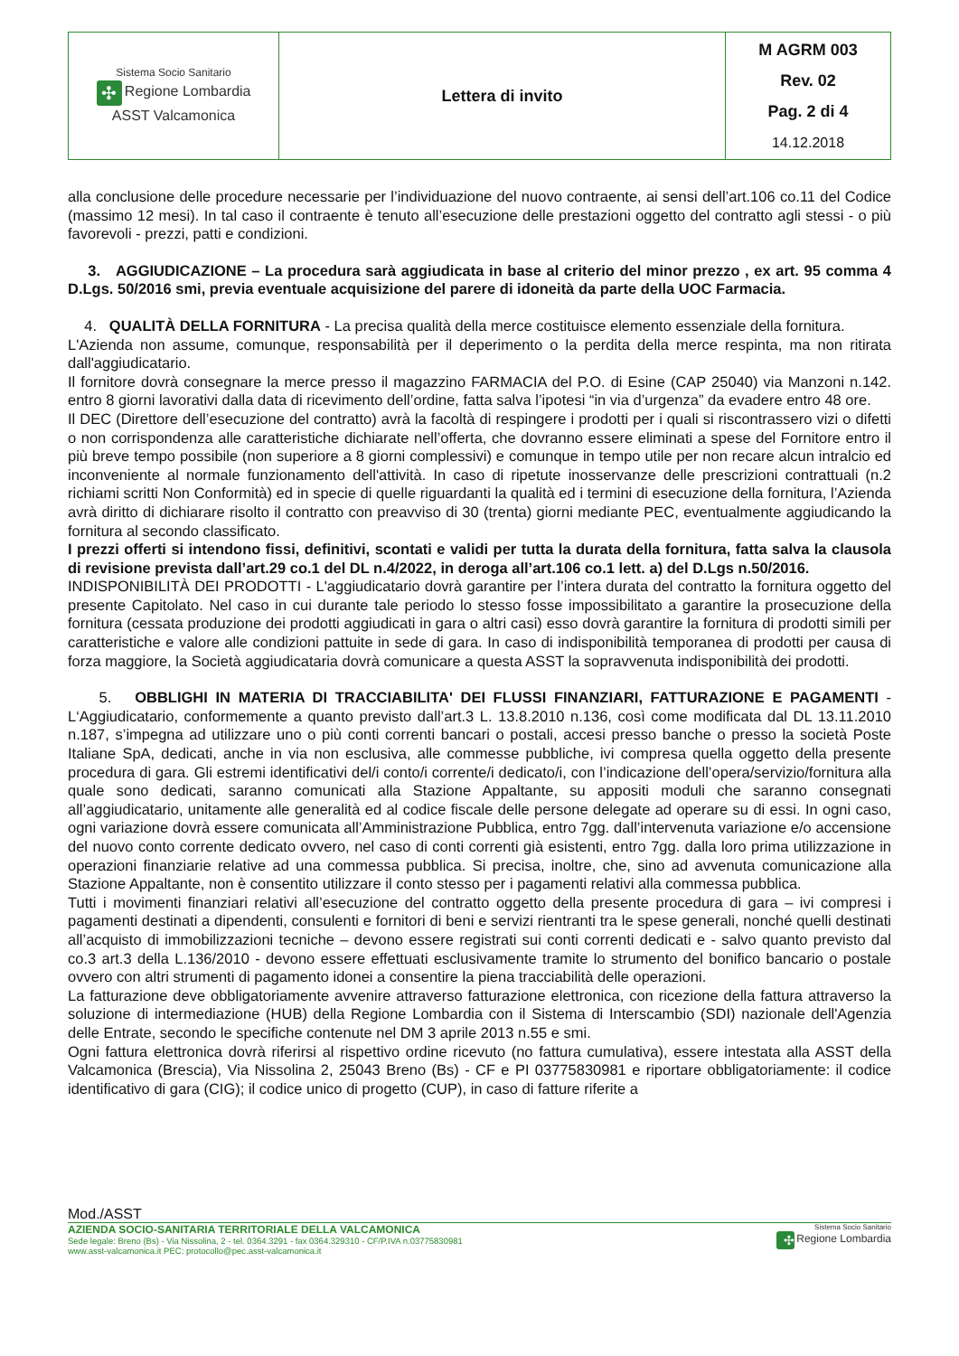| Sistema Socio Sanitario ✣ Regione Lombardia ASST Valcamonica | Lettera di invito | M AGRM 003 Rev. 02 Pag. 2 di 4 14.12.2018 |
alla conclusione delle procedure necessarie per l’individuazione del nuovo contraente, ai sensi dell’art.106 co.11 del Codice (massimo 12 mesi). In tal caso il contraente è tenuto all’esecuzione delle prestazioni oggetto del contratto agli stessi - o più favorevoli - prezzi, patti e condizioni.
3. AGGIUDICAZIONE – La procedura sarà aggiudicata in base al criterio del minor prezzo , ex art. 95 comma 4 D.Lgs. 50/2016 smi, previa eventuale acquisizione del parere di idoneità da parte della UOC Farmacia.
4. QUALITÀ DELLA FORNITURA - La precisa qualità della merce costituisce elemento essenziale della fornitura.
L'Azienda non assume, comunque, responsabilità per il deperimento o la perdita della merce respinta, ma non ritirata dall'aggiudicatario.
Il fornitore dovrà consegnare la merce presso il magazzino FARMACIA del P.O. di Esine (CAP 25040) via Manzoni n.142. entro 8 giorni lavorativi dalla data di ricevimento dell’ordine, fatta salva l’ipotesi “in via d’urgenza” da evadere entro 48 ore.
Il DEC (Direttore dell’esecuzione del contratto) avrà la facoltà di respingere i prodotti per i quali si riscontrassero vizi o difetti o non corrispondenza alle caratteristiche dichiarate nell’offerta, che dovranno essere eliminati a spese del Fornitore entro il più breve tempo possibile (non superiore a 8 giorni complessivi) e comunque in tempo utile per non recare alcun intralcio ed inconveniente al normale funzionamento dell'attività. In caso di ripetute inosservanze delle prescrizioni contrattuali (n.2 richiami scritti Non Conformità) ed in specie di quelle riguardanti la qualità ed i termini di esecuzione della fornitura, l’Azienda avrà diritto di dichiarare risolto il contratto con preavviso di 30 (trenta) giorni mediante PEC, eventualmente aggiudicando la fornitura al secondo classificato.
I prezzi offerti si intendono fissi, definitivi, scontati e validi per tutta la durata della fornitura, fatta salva la clausola di revisione prevista dall’art.29 co.1 del DL n.4/2022, in deroga all’art.106 co.1 lett. a) del D.Lgs n.50/2016.
INDISPONIBILITÀ DEI PRODOTTI - L'aggiudicatario dovrà garantire per l’intera durata del contratto la fornitura oggetto del presente Capitolato. Nel caso in cui durante tale periodo lo stesso fosse impossibilitato a garantire la prosecuzione della fornitura (cessata produzione dei prodotti aggiudicati in gara o altri casi) esso dovrà garantire la fornitura di prodotti simili per caratteristiche e valore alle condizioni pattuite in sede di gara. In caso di indisponibilità temporanea di prodotti per causa di forza maggiore, la Società aggiudicataria dovrà comunicare a questa ASST la sopravvenuta indisponibilità dei prodotti.
5. OBBLIGHI IN MATERIA DI TRACCIABILITA' DEI FLUSSI FINANZIARI, FATTURAZIONE E PAGAMENTI - L‘Aggiudicatario, conformemente a quanto previsto dall’art.3 L. 13.8.2010 n.136, così come modificata dal DL 13.11.2010 n.187, s’impegna ad utilizzare uno o più conti correnti bancari o postali, accesi presso banche o presso la società Poste Italiane SpA, dedicati, anche in via non esclusiva, alle commesse pubbliche, ivi compresa quella oggetto della presente procedura di gara. Gli estremi identificativi del/i conto/i corrente/i dedicato/i, con l’indicazione dell’opera/servizio/fornitura alla quale sono dedicati, saranno comunicati alla Stazione Appaltante, su appositi moduli che saranno consegnati all’aggiudicatario, unitamente alle generalità ed al codice fiscale delle persone delegate ad operare su di essi. In ogni caso, ogni variazione dovrà essere comunicata all’Amministrazione Pubblica, entro 7gg. dall’intervenuta variazione e/o accensione del nuovo conto corrente dedicato ovvero, nel caso di conti correnti già esistenti, entro 7gg. dalla loro prima utilizzazione in operazioni finanziarie relative ad una commessa pubblica. Si precisa, inoltre, che, sino ad avvenuta comunicazione alla Stazione Appaltante, non è consentito utilizzare il conto stesso per i pagamenti relativi alla commessa pubblica.
Tutti i movimenti finanziari relativi all’esecuzione del contratto oggetto della presente procedura di gara – ivi compresi i pagamenti destinati a dipendenti, consulenti e fornitori di beni e servizi rientranti tra le spese generali, nonché quelli destinati all’acquisto di immobilizzazioni tecniche – devono essere registrati sui conti correnti dedicati e - salvo quanto previsto dal co.3 art.3 della L.136/2010 - devono essere effettuati esclusivamente tramite lo strumento del bonifico bancario o postale ovvero con altri strumenti di pagamento idonei a consentire la piena tracciabilità delle operazioni.
La fatturazione deve obbligatoriamente avvenire attraverso fatturazione elettronica, con ricezione della fattura attraverso la soluzione di intermediazione (HUB) della Regione Lombardia con il Sistema di Interscambio (SDI) nazionale dell'Agenzia delle Entrate, secondo le specifiche contenute nel DM 3 aprile 2013 n.55 e smi.
Ogni fattura elettronica dovrà riferirsi al rispettivo ordine ricevuto (no fattura cumulativa), essere intestata alla ASST della Valcamonica (Brescia), Via Nissolina 2, 25043 Breno (Bs) - CF e PI 03775830981 e riportare obbligatoriamente: il codice identificativo di gara (CIG); il codice unico di progetto (CUP), in caso di fatture riferite a
Mod./ASST
AZIENDA SOCIO-SANITARIA TERRITORIALE DELLA VALCAMONICA
Sede legale: Breno (Bs) - Via Nissolina, 2 - tel. 0364.3291 - fax 0364.329310 - CF/P.IVA n.03775830981
www.asst-valcamonica.it PEC: protocollo@pec.asst-valcamonica.it
Sistema Socio Sanitario
✣ Regione Lombardia